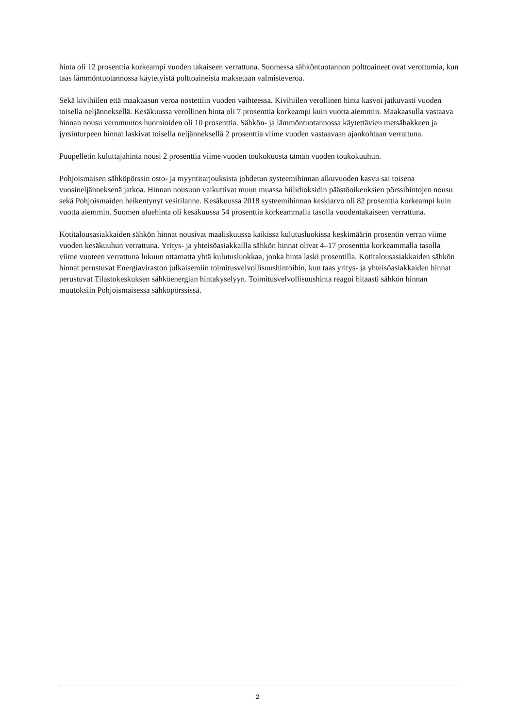hinta oli 12 prosenttia korkeampi vuoden takaiseen verrattuna. Suomessa sähköntuotannon polttoaineet ovat verottomia, kun taas lämmöntuotannossa käytetyistä polttoaineista maksetaan valmisteveroa.
Sekä kivihiilen että maakaasun veroa nostettiin vuoden vaihteessa. Kivihiilen verollinen hinta kasvoi jatkuvasti vuoden toisella neljänneksellä. Kesäkuussa verollinen hinta oli 7 prosenttia korkeampi kuin vuotta aiemmin. Maakaasulla vastaava hinnan nousu veromuutos huomioiden oli 10 prosenttia. Sähkön- ja lämmöntuotannossa käytettävien metsähakkeen ja jyrsinturpeen hinnat laskivat toisella neljänneksellä 2 prosenttia viime vuoden vastaavaan ajankohtaan verrattuna.
Puupelletin kuluttajahinta nousi 2 prosenttia viime vuoden toukokuusta tämän vuoden toukokuuhun.
Pohjoismaisen sähköpörssin osto- ja myyntitarjouksista johdetun systeemihinnan alkuvuoden kasvu sai toisena vuosineljänneksenä jatkoa. Hinnan nousuun vaikuttivat muun muassa hiilidioksidin päästöoikeuksien pörssihintojen nousu sekä Pohjoismaiden heikentynyt vesitilanne. Kesäkuussa 2018 systeemihinnan keskiarvo oli 82 prosenttia korkeampi kuin vuotta aiemmin. Suomen aluehinta oli kesäkuussa 54 prosenttia korkeammalla tasolla vuodentakaiseen verrattuna.
Kotitalousasiakkaiden sähkön hinnat nousivat maaliskuussa kaikissa kulutusluokissa keskimäärin prosentin verran viime vuoden kesäkuuhun verrattuna. Yritys- ja yhteisöasiakkailla sähkön hinnat olivat 4–17 prosenttia korkeammalla tasolla viime vuoteen verrattuna lukuun ottamatta yhtä kulutusluokkaa, jonka hinta laski prosentilla. Kotitalousasiakkaiden sähkön hinnat perustuvat Energiaviraston julkaisemiin toimitusvelvollisuushintoihin, kun taas yritys- ja yhteisöasiakkaiden hinnat perustuvat Tilastokeskuksen sähköenergian hintakyselyyn. Toimitusvelvollisuushinta reagoi hitaasti sähkön hinnan muutoksiin Pohjoismaisessa sähköpörssissä.
2